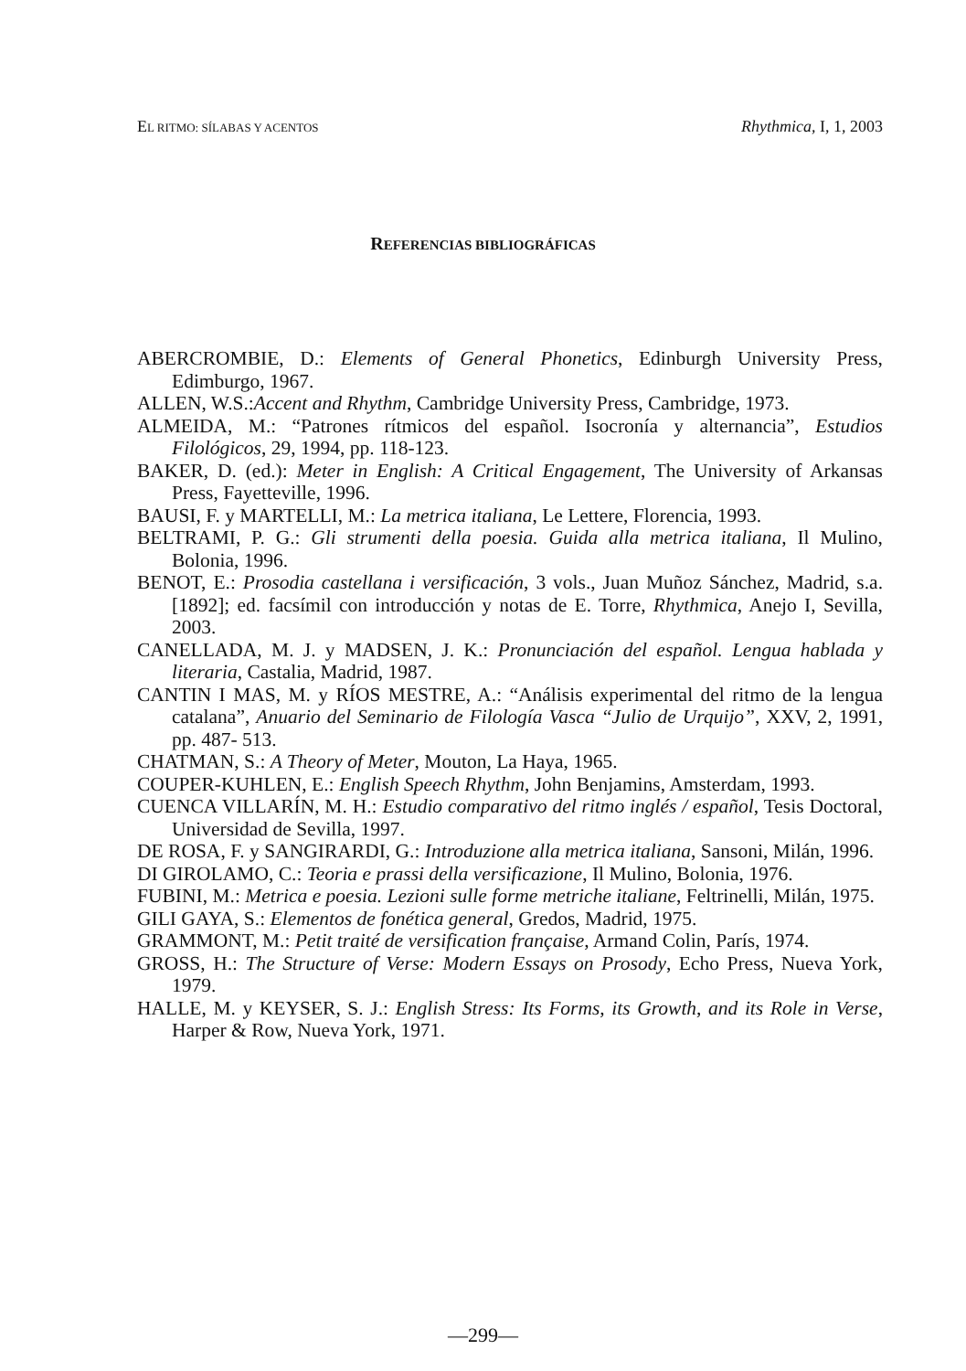EL RITMO: SÍLABAS Y ACENTOS Rhythmica, I, 1, 2003
REFERENCIAS BIBLIOGRÁFICAS
ABERCROMBIE, D.: Elements of General Phonetics, Edinburgh University Press, Edimburgo, 1967.
ALLEN, W.S.:Accent and Rhythm, Cambridge University Press, Cambridge, 1973.
ALMEIDA, M.: “Patrones rítmicos del español. Isocronía y alternancia”, Estudios Filológicos, 29, 1994, pp. 118-123.
BAKER, D. (ed.): Meter in English: A Critical Engagement, The University of Arkansas Press, Fayetteville, 1996.
BAUSI, F. y MARTELLI, M.: La metrica italiana, Le Lettere, Florencia, 1993.
BELTRAMI, P. G.: Gli strumenti della poesia. Guida alla metrica italiana, Il Mulino, Bolonia, 1996.
BENOT, E.: Prosodia castellana i versificación, 3 vols., Juan Muñoz Sánchez, Madrid, s.a.[1892]; ed. facsímil con introducción y notas de E. Torre, Rhythmica, Anejo I, Sevilla, 2003.
CANELLADA, M. J. y MADSEN, J. K.: Pronunciación del español. Lengua hablada y literaria, Castalia, Madrid, 1987.
CANTIN I MAS, M. y RÍOS MESTRE, A.: “Análisis experimental del ritmo de la lengua catalana”, Anuario del Seminario de Filología Vasca “Julio de Urquijo”, XXV, 2, 1991, pp. 487- 513.
CHATMAN, S.: A Theory of Meter, Mouton, La Haya, 1965.
COUPER-KUHLEN, E.: English Speech Rhythm, John Benjamins, Amsterdam, 1993.
CUENCA VILLARÍN, M. H.: Estudio comparativo del ritmo inglés / español, Tesis Doctoral, Universidad de Sevilla, 1997.
DE ROSA, F. y SANGIRARDI, G.: Introduzione alla metrica italiana, Sansoni, Milán, 1996.
DI GIROLAMO, C.: Teoria e prassi della versificazione, Il Mulino, Bolonia, 1976.
FUBINI, M.: Metrica e poesia. Lezioni sulle forme metriche italiane, Feltrinelli, Milán, 1975.
GILI GAYA, S.: Elementos de fonética general, Gredos, Madrid, 1975.
GRAMMONT, M.: Petit traité de versification française, Armand Colin, París, 1974.
GROSS, H.: The Structure of Verse: Modern Essays on Prosody, Echo Press, Nueva York, 1979.
HALLE, M. y KEYSER, S. J.: English Stress: Its Forms, its Growth, and its Role in Verse, Harper & Row, Nueva York, 1971.
—299—